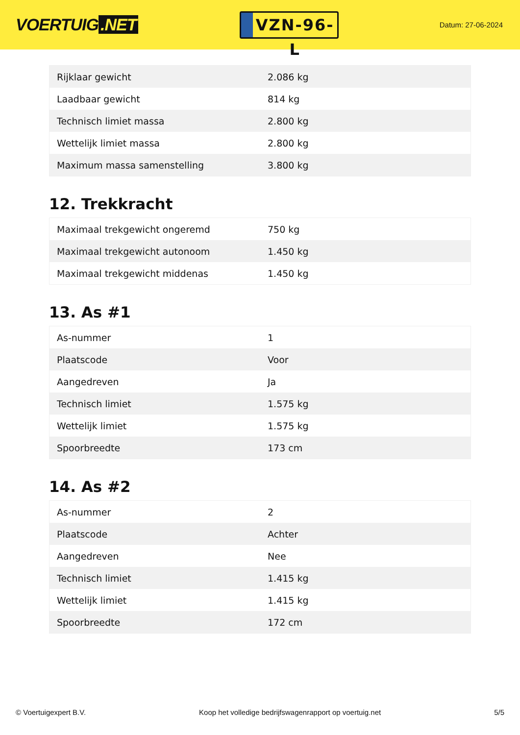VOERTUIG.NET
VZN-96-L
Datum: 27-06-2024
| Rijklaar gewicht | 2.086 kg |
| Laadbaar gewicht | 814 kg |
| Technisch limiet massa | 2.800 kg |
| Wettelijk limiet massa | 2.800 kg |
| Maximum massa samenstelling | 3.800 kg |
12. Trekkracht
| Maximaal trekgewicht ongeremd | 750 kg |
| Maximaal trekgewicht autonoom | 1.450 kg |
| Maximaal trekgewicht middenas | 1.450 kg |
13. As #1
| As-nummer | 1 |
| Plaatscode | Voor |
| Aangedreven | Ja |
| Technisch limiet | 1.575 kg |
| Wettelijk limiet | 1.575 kg |
| Spoorbreedte | 173 cm |
14. As #2
| As-nummer | 2 |
| Plaatscode | Achter |
| Aangedreven | Nee |
| Technisch limiet | 1.415 kg |
| Wettelijk limiet | 1.415 kg |
| Spoorbreedte | 172 cm |
© Voertuigexpert B.V. Koop het volledige bedrijfswagenrapport op voertuig.net 5/5